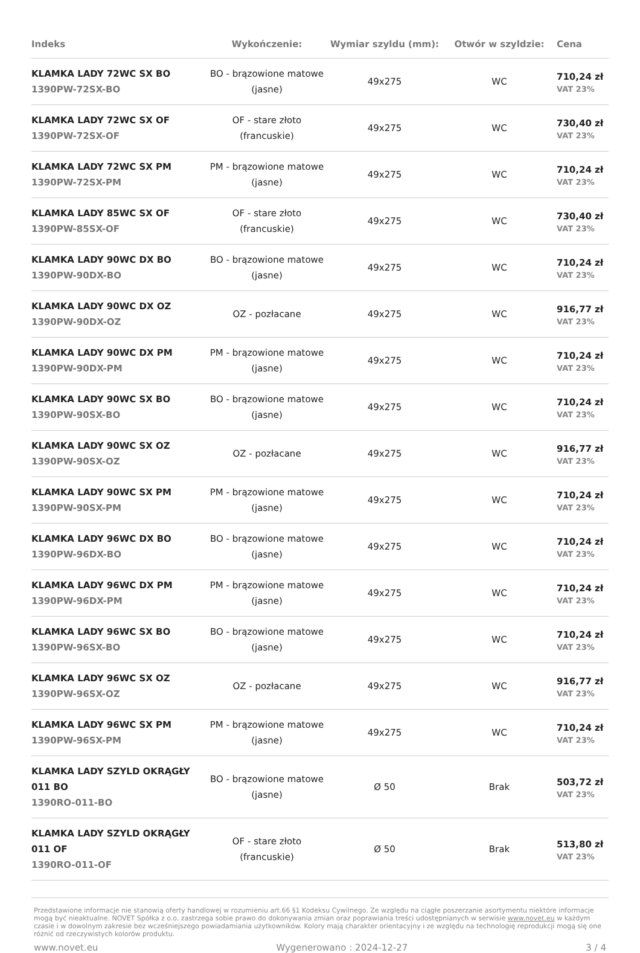| Indeks | Wykończenie: | Wymiar szyldu (mm): | Otwór w szyldzie: | Cena |
| --- | --- | --- | --- | --- |
| KLAMKA LADY 72WC SX BO 1390PW-72SX-BO | BO - brązowione matowe (jasne) | 49x275 | WC | 710,24 zł VAT 23% |
| KLAMKA LADY 72WC SX OF 1390PW-72SX-OF | OF - stare złoto (francuskie) | 49x275 | WC | 730,40 zł VAT 23% |
| KLAMKA LADY 72WC SX PM 1390PW-72SX-PM | PM - brązowione matowe (jasne) | 49x275 | WC | 710,24 zł VAT 23% |
| KLAMKA LADY 85WC SX OF 1390PW-85SX-OF | OF - stare złoto (francuskie) | 49x275 | WC | 730,40 zł VAT 23% |
| KLAMKA LADY 90WC DX BO 1390PW-90DX-BO | BO - brązowione matowe (jasne) | 49x275 | WC | 710,24 zł VAT 23% |
| KLAMKA LADY 90WC DX OZ 1390PW-90DX-OZ | OZ - pozłacane | 49x275 | WC | 916,77 zł VAT 23% |
| KLAMKA LADY 90WC DX PM 1390PW-90DX-PM | PM - brązowione matowe (jasne) | 49x275 | WC | 710,24 zł VAT 23% |
| KLAMKA LADY 90WC SX BO 1390PW-90SX-BO | BO - brązowione matowe (jasne) | 49x275 | WC | 710,24 zł VAT 23% |
| KLAMKA LADY 90WC SX OZ 1390PW-90SX-OZ | OZ - pozłacane | 49x275 | WC | 916,77 zł VAT 23% |
| KLAMKA LADY 90WC SX PM 1390PW-90SX-PM | PM - brązowione matowe (jasne) | 49x275 | WC | 710,24 zł VAT 23% |
| KLAMKA LADY 96WC DX BO 1390PW-96DX-BO | BO - brązowione matowe (jasne) | 49x275 | WC | 710,24 zł VAT 23% |
| KLAMKA LADY 96WC DX PM 1390PW-96DX-PM | PM - brązowione matowe (jasne) | 49x275 | WC | 710,24 zł VAT 23% |
| KLAMKA LADY 96WC SX BO 1390PW-96SX-BO | BO - brązowione matowe (jasne) | 49x275 | WC | 710,24 zł VAT 23% |
| KLAMKA LADY 96WC SX OZ 1390PW-96SX-OZ | OZ - pozłacane | 49x275 | WC | 916,77 zł VAT 23% |
| KLAMKA LADY 96WC SX PM 1390PW-96SX-PM | PM - brązowione matowe (jasne) | 49x275 | WC | 710,24 zł VAT 23% |
| KLAMKA LADY SZYLD OKRĄGŁY 011 BO 1390RO-011-BO | BO - brązowione matowe (jasne) | Ø 50 | Brak | 503,72 zł VAT 23% |
| KLAMKA LADY SZYLD OKRĄGŁY 011 OF 1390RO-011-OF | OF - stare złoto (francuskie) | Ø 50 | Brak | 513,80 zł VAT 23% |
Przedstawione informacje nie stanowią oferty handlowej w rozumieniu art.66 §1 Kodeksu Cywilnego. Ze względu na ciągłe poszerzanie asortymentu niektóre informacje mogą być nieaktualne. NOVET Spółka z o.o. zastrzega sobie prawo do dokonywania zmian oraz poprawiania treści udostępnianych w serwisie www.novet.eu w każdym czasie i w dowolnym zakresie bez wcześniejszego powiadamiania użytkowników. Kolory mają charakter orientacyjny i ze względu na technologię reprodukcji mogą się one różnić od rzeczywistych kolorów produktu.
www.novet.eu Wygenerowano : 2024-12-27 3 / 4